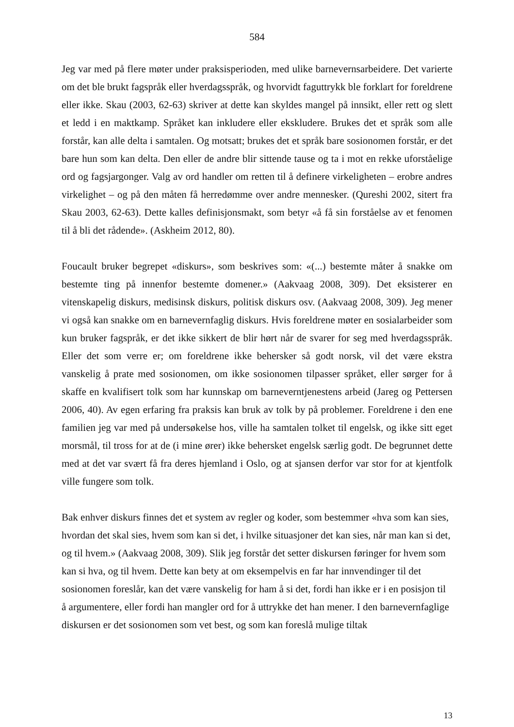584
Jeg var med på flere møter under praksisperioden, med ulike barnevernsarbeidere. Det varierte om det ble brukt fagspråk eller hverdagsspråk, og hvorvidt faguttrykk ble forklart for foreldrene eller ikke. Skau (2003, 62-63) skriver at dette kan skyldes mangel på innsikt, eller rett og slett et ledd i en maktkamp. Språket kan inkludere eller ekskludere. Brukes det et språk som alle forstår, kan alle delta i samtalen. Og motsatt; brukes det et språk bare sosionomen forstår, er det bare hun som kan delta. Den eller de andre blir sittende tause og ta i mot en rekke uforståelige ord og fagsjargonger. Valg av ord handler om retten til å definere virkeligheten – erobre andres virkelighet – og på den måten få herredømme over andre mennesker. (Qureshi 2002, sitert fra Skau 2003, 62-63). Dette kalles definisjonsmakt, som betyr «å få sin forståelse av et fenomen til å bli det rådende». (Askheim 2012, 80).
Foucault bruker begrepet «diskurs», som beskrives som: «(...) bestemte måter å snakke om bestemte ting på innenfor bestemte domener.» (Aakvaag 2008, 309). Det eksisterer en vitenskapelig diskurs, medisinsk diskurs, politisk diskurs osv. (Aakvaag 2008, 309). Jeg mener vi også kan snakke om en barnevernfaglig diskurs. Hvis foreldrene møter en sosialarbeider som kun bruker fagspråk, er det ikke sikkert de blir hørt når de svarer for seg med hverdagsspråk. Eller det som verre er; om foreldrene ikke behersker så godt norsk, vil det være ekstra vanskelig å prate med sosionomen, om ikke sosionomen tilpasser språket, eller sørger for å skaffe en kvalifisert tolk som har kunnskap om barneverntjenestens arbeid (Jareg og Pettersen 2006, 40). Av egen erfaring fra praksis kan bruk av tolk by på problemer. Foreldrene i den ene familien jeg var med på undersøkelse hos, ville ha samtalen tolket til engelsk, og ikke sitt eget morsmål, til tross for at de (i mine ører) ikke behersket engelsk særlig godt. De begrunnet dette med at det var svært få fra deres hjemland i Oslo, og at sjansen derfor var stor for at kjentfolk ville fungere som tolk.
Bak enhver diskurs finnes det et system av regler og koder, som bestemmer «hva som kan sies, hvordan det skal sies, hvem som kan si det, i hvilke situasjoner det kan sies, når man kan si det, og til hvem.» (Aakvaag 2008, 309). Slik jeg forstår det setter diskursen føringer for hvem som kan si hva, og til hvem. Dette kan bety at om eksempelvis en far har innvendinger til det sosionomen foreslår, kan det være vanskelig for ham å si det, fordi han ikke er i en posisjon til å argumentere, eller fordi han mangler ord for å uttrykke det han mener. I den barnevernfaglige diskursen er det sosionomen som vet best, og som kan foreslå mulige tiltak
13